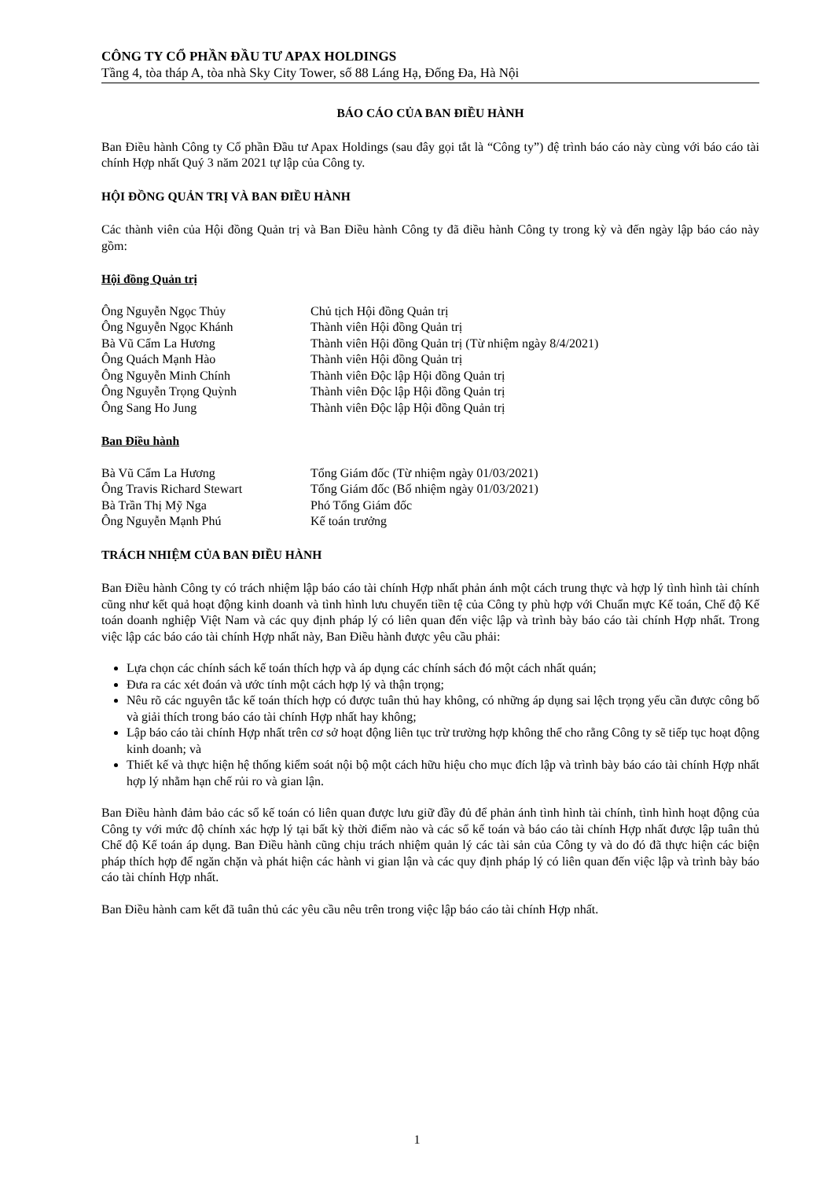CÔNG TY CỔ PHẦN ĐẦU TƯ APAX HOLDINGS
Tầng 4, tòa tháp A, tòa nhà Sky City Tower, số 88 Láng Hạ, Đống Đa, Hà Nội
BÁO CÁO CỦA BAN ĐIỀU HÀNH
Ban Điều hành Công ty Cổ phần Đầu tư Apax Holdings (sau đây gọi tắt là “Công ty”) đệ trình báo cáo này cùng với báo cáo tài chính Hợp nhất Quý 3 năm 2021 tự lập của Công ty.
HỘI ĐỒNG QUẢN TRỊ VÀ BAN ĐIỀU HÀNH
Các thành viên của Hội đồng Quản trị và Ban Điều hành Công ty đã điều hành Công ty trong kỳ và đến ngày lập báo cáo này gồm:
Hội đồng Quản trị
| Ông Nguyễn Ngọc Thủy | Chủ tịch Hội đồng Quản trị |
| Ông Nguyễn Ngọc Khánh | Thành viên Hội đồng Quản trị |
| Bà Vũ Cẩm La Hương | Thành viên Hội đồng Quản trị (Từ nhiệm ngày 8/4/2021) |
| Ông Quách Mạnh Hào | Thành viên Hội đồng Quản trị |
| Ông Nguyễn Minh Chính | Thành viên Độc lập Hội đồng Quản trị |
| Ông Nguyễn Trọng Quỳnh | Thành viên Độc lập Hội đồng Quản trị |
| Ông Sang Ho Jung | Thành viên Độc lập Hội đồng Quản trị |
Ban Điều hành
| Bà Vũ Cẩm La Hương | Tổng Giám đốc (Từ nhiệm ngày 01/03/2021) |
| Ông Travis Richard Stewart | Tổng Giám đốc (Bổ nhiệm ngày 01/03/2021) |
| Bà Trần Thị Mỹ Nga | Phó Tổng Giám đốc |
| Ông Nguyễn Mạnh Phú | Kế toán trưởng |
TRÁCH NHIỆM CỦA BAN ĐIỀU HÀNH
Ban Điều hành Công ty có trách nhiệm lập báo cáo tài chính Hợp nhất phản ánh một cách trung thực và hợp lý tình hình tài chính cũng như kết quả hoạt động kinh doanh và tình hình lưu chuyển tiền tệ của Công ty phù hợp với Chuẩn mực Kế toán, Chế độ Kế toán doanh nghiệp Việt Nam và các quy định pháp lý có liên quan đến việc lập và trình bày báo cáo tài chính Hợp nhất. Trong việc lập các báo cáo tài chính Hợp nhất này, Ban Điều hành được yêu cầu phải:
Lựa chọn các chính sách kế toán thích hợp và áp dụng các chính sách đó một cách nhất quán;
Đưa ra các xét đoán và ước tính một cách hợp lý và thận trọng;
Nêu rõ các nguyên tắc kế toán thích hợp có được tuân thủ hay không, có những áp dụng sai lệch trọng yếu cần được công bố và giải thích trong báo cáo tài chính Hợp nhất hay không;
Lập báo cáo tài chính Hợp nhất trên cơ sở hoạt động liên tục trừ trường hợp không thể cho rằng Công ty sẽ tiếp tục hoạt động kinh doanh; và
Thiết kế và thực hiện hệ thống kiểm soát nội bộ một cách hữu hiệu cho mục đích lập và trình bày báo cáo tài chính Hợp nhất hợp lý nhằm hạn chế rủi ro và gian lận.
Ban Điều hành đảm bảo các sổ kế toán có liên quan được lưu giữ đầy đủ để phản ánh tình hình tài chính, tình hình hoạt động của Công ty với mức độ chính xác hợp lý tại bất kỳ thời điểm nào và các sổ kế toán và báo cáo tài chính Hợp nhất được lập tuân thủ Chế độ Kế toán áp dụng. Ban Điều hành cũng chịu trách nhiệm quản lý các tài sản của Công ty và do đó đã thực hiện các biện pháp thích hợp để ngăn chặn và phát hiện các hành vi gian lận và các quy định pháp lý có liên quan đến việc lập và trình bày báo cáo tài chính Hợp nhất.
Ban Điều hành cam kết đã tuân thủ các yêu cầu nêu trên trong việc lập báo cáo tài chính Hợp nhất.
1